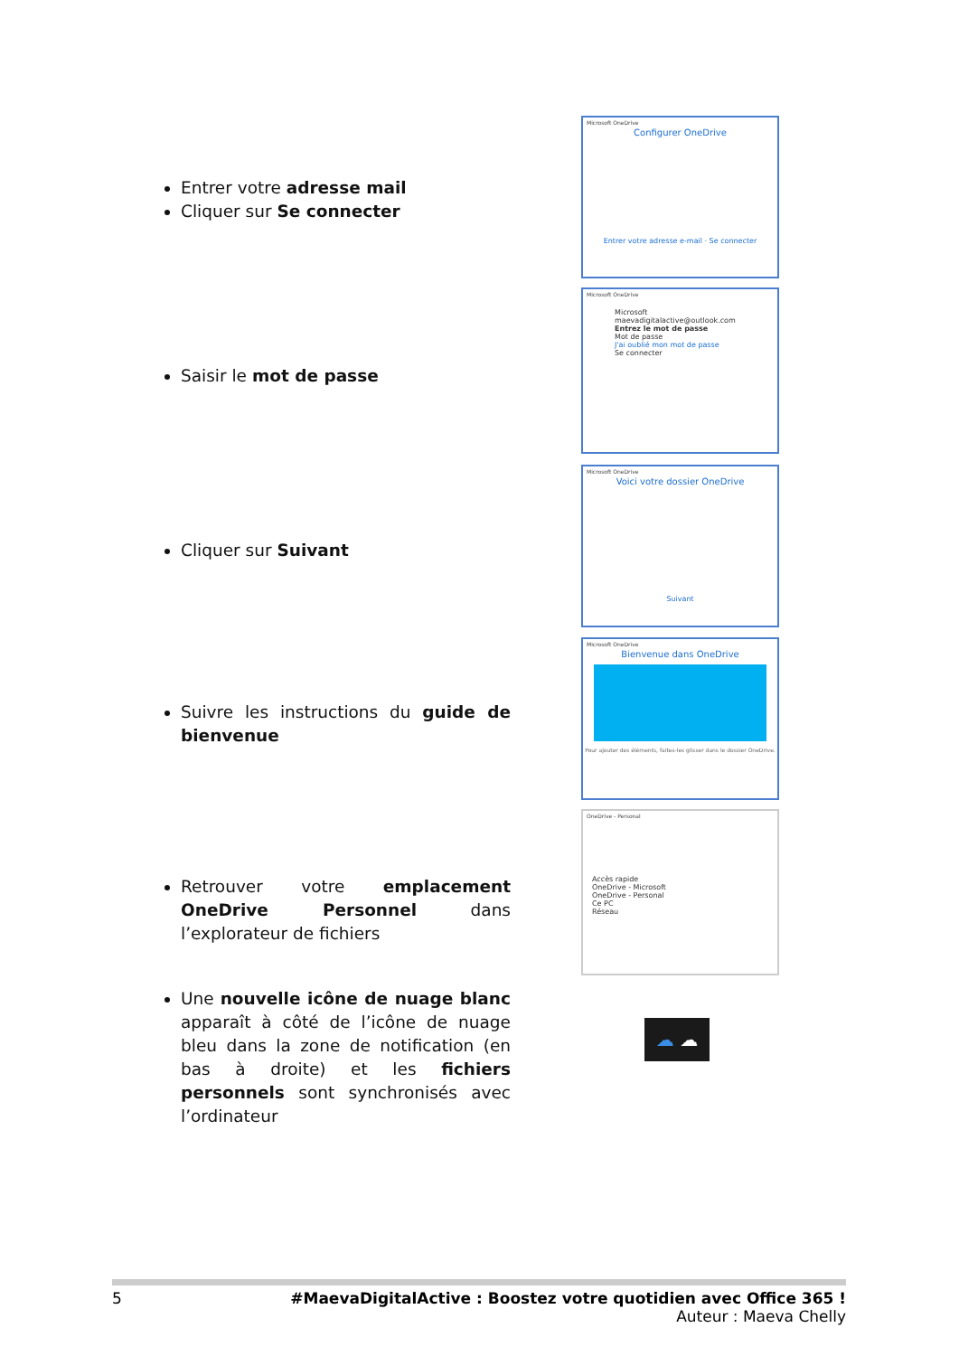Entrer votre adresse mail
Cliquer sur Se connecter
Microsoft OneDrive
Configurer OneDrive
Entrer votre adresse e-mail · Se connecter
Saisir le mot de passe
Microsoft OneDrive
Microsoft
maevadigitalactive@outlook.com
Entrez le mot de passe
Mot de passe
J'ai oublié mon mot de passe
Se connecter
Cliquer sur Suivant
Microsoft OneDrive
Voici votre dossier OneDrive
Suivant
Suivre les instructions du guide de bienvenue
Microsoft OneDrive
Bienvenue dans OneDrive
Pour ajouter des éléments, faites-les glisser dans le dossier OneDrive.
Retrouver votre emplacement OneDrive Personnel dans l’explorateur de fichiers
OneDrive - Personal
Accès rapide
OneDrive - Microsoft
OneDrive - Personal
Ce PC
Réseau
Une nouvelle icône de nuage blanc apparaît à côté de l’icône de nuage bleu dans la zone de notification (en bas à droite) et les fichiers personnels sont synchronisés avec l’ordinateur
☁ ☁
5 #MaevaDigitalActive : Boostez votre quotidien avec Office 365 !
Auteur : Maeva Chelly